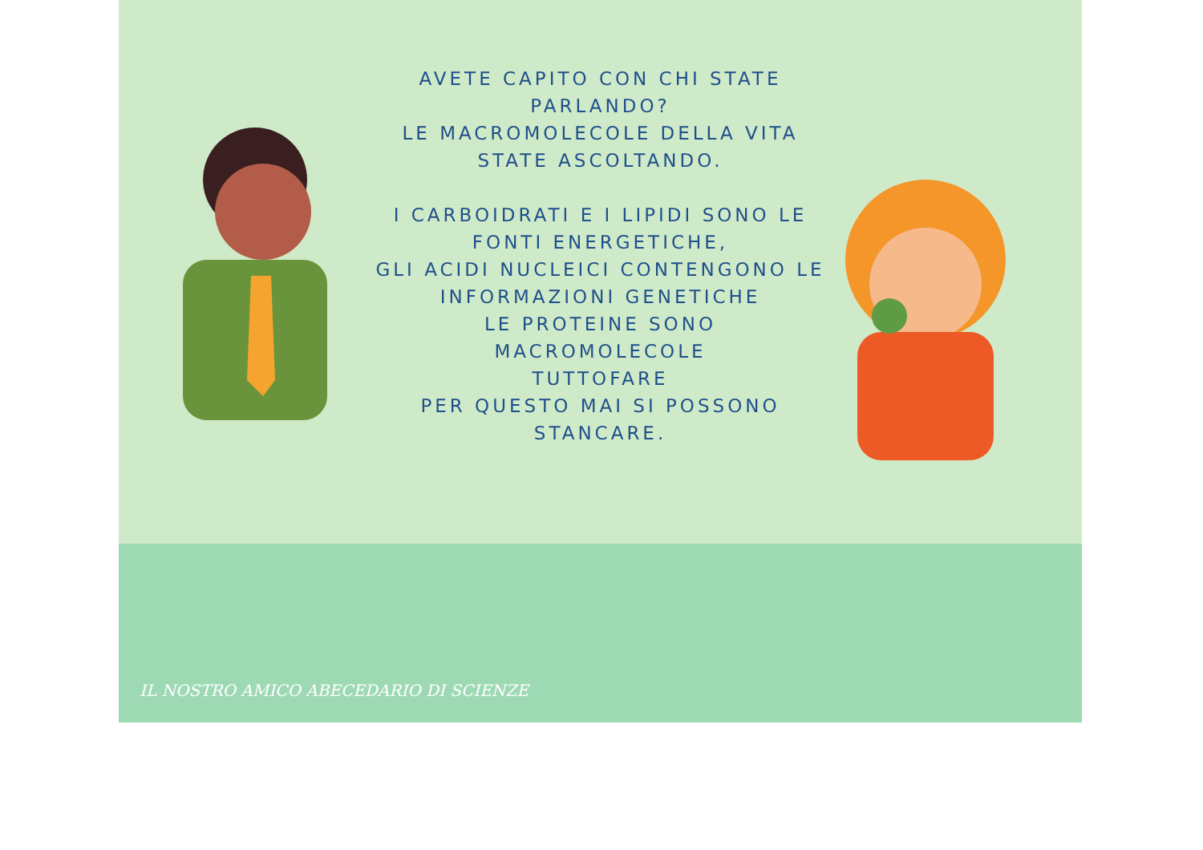AVETE CAPITO CON CHI STATE
PARLANDO?
LE MACROMOLECOLE DELLA VITA
STATE ASCOLTANDO.
I CARBOIDRATI E I LIPIDI SONO LE
FONTI ENERGETICHE,
GLI ACIDI NUCLEICI CONTENGONO LE
INFORMAZIONI GENETICHE
LE PROTEINE SONO MACROMOLECOLE
TUTTOFARE
PER QUESTO MAI SI POSSONO
STANCARE.
IL NOSTRO AMICO ABECEDARIO DI SCIENZE